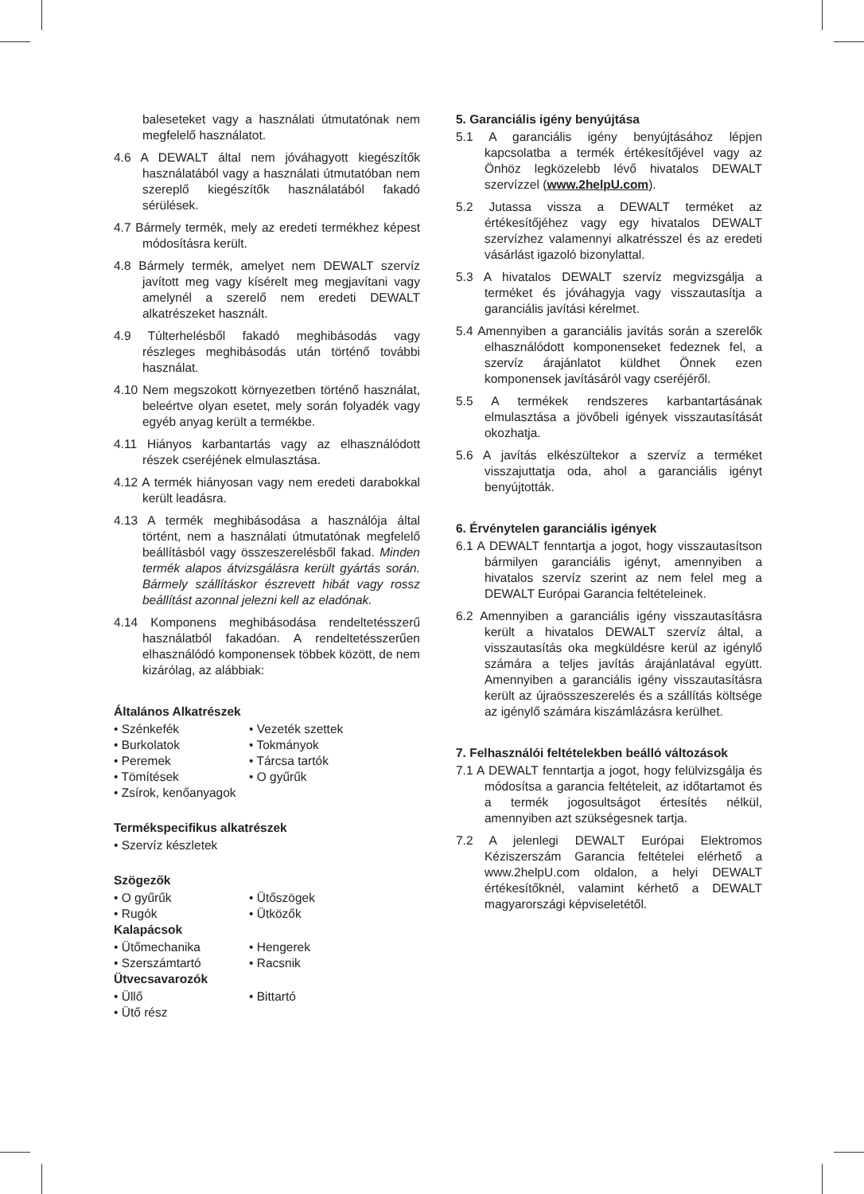baleseteket vagy a használati útmutatónak nem megfelelő használatot.
4.6 A DEWALT által nem jóváhagyott kiegészítők használatából vagy a használati útmutatóban nem szereplő kiegészítők használatából fakadó sérülések.
4.7 Bármely termék, mely az eredeti termékhez képest módosításra került.
4.8 Bármely termék, amelyet nem DEWALT szervíz javított meg vagy kísérelt meg megjavítani vagy amelynél a szerelő nem eredeti DEWALT alkatrészeket használt.
4.9 Túlterhelésből fakadó meghibásodás vagy részleges meghibásodás után történő további használat.
4.10 Nem megszokott környezetben történő használat, beleértve olyan esetet, mely során folyadék vagy egyéb anyag került a termékbe.
4.11 Hiányos karbantartás vagy az elhasználódott részek cseréjének elmulasztása.
4.12 A termék hiányosan vagy nem eredeti darabokkal került leadásra.
4.13 A termék meghibásodása a használója által történt, nem a használati útmutatónak megfelelő beállításból vagy összeszerelésből fakad. Minden termék alapos átvizsgálásra került gyártás során. Bármely szállításkor észrevett hibát vagy rossz beállítást azonnal jelezni kell az eladónak.
4.14 Komponens meghibásodása rendeltetésszerű használatból fakadóan. A rendeltetésszerűen elhasználódó komponensek többek között, de nem kizárólag, az alábbiak:
Általános Alkatrészek
• Szénkefék • Vezeték szettek • Burkolatok • Tokmányok • Peremek • Tárcsa tartók • Tömítések • O gyűrűk • Zsírok, kenőanyagok
Termékspecifikus alkatrészek
• Szervíz készletek
Szögezők
• O gyűrűk • Ütőszögek • Rugók • Ütközők
Kalapácsok
• Ütőmechanika • Hengerek • Szerszámtartó • Racsnik
Ütvecsavarozók
• Üllő • Bittartó • Ütő rész
5. Garanciális igény benyújtása
5.1 A garanciális igény benyújtásához lépjen kapcsolatba a termék értékesítőjével vagy az Önhöz legközelebb lévő hivatalos DEWALT szervízzel (www.2helpU.com).
5.2 Jutassa vissza a DEWALT terméket az értékesítőjéhez vagy egy hivatalos DEWALT szervízhez valamennyi alkatrésszel és az eredeti vásárlást igazoló bizonylattal.
5.3 A hivatalos DEWALT szervíz megvizsgálja a terméket és jóváhagyja vagy visszautasítja a garanciális javítási kérelmet.
5.4 Amennyiben a garanciális javítás során a szerelők elhasználódott komponenseket fedeznek fel, a szervíz árajánlatot küldhet Önnek ezen komponensek javításáról vagy cseréjéről.
5.5 A termékek rendszeres karbantartásának elmulasztása a jövőbeli igények visszautasítását okozhatja.
5.6 A javítás elkészültekor a szervíz a terméket visszajuttatja oda, ahol a garanciális igényt benyújtották.
6. Érvénytelen garanciális igények
6.1 A DEWALT fenntartja a jogot, hogy visszautasítson bármilyen garanciális igényt, amennyiben a hivatalos szervíz szerint az nem felel meg a DEWALT Európai Garancia feltételeinek.
6.2 Amennyiben a garanciális igény visszautasításra került a hivatalos DEWALT szervíz által, a visszautasítás oka megküldésre kerül az igénylő számára a teljes javítás árajánlatával együtt. Amennyiben a garanciális igény visszautasításra került az újraösszeszerelés és a szállítás költsége az igénylő számára kiszámlázásra kerülhet.
7. Felhasználói feltételekben beálló változások
7.1 A DEWALT fenntartja a jogot, hogy felülvizsgálja és módosítsa a garancia feltételeit, az időtartamot és a termék jogosultságot értesítés nélkül, amennyiben azt szükségesnek tartja.
7.2 A jelenlegi DEWALT Európai Elektromos Kéziszerszám Garancia feltételei elérhető a www.2helpU.com oldalon, a helyi DEWALT értékesítőknél, valamint kérhető a DEWALT magyarországi képviseletétől.